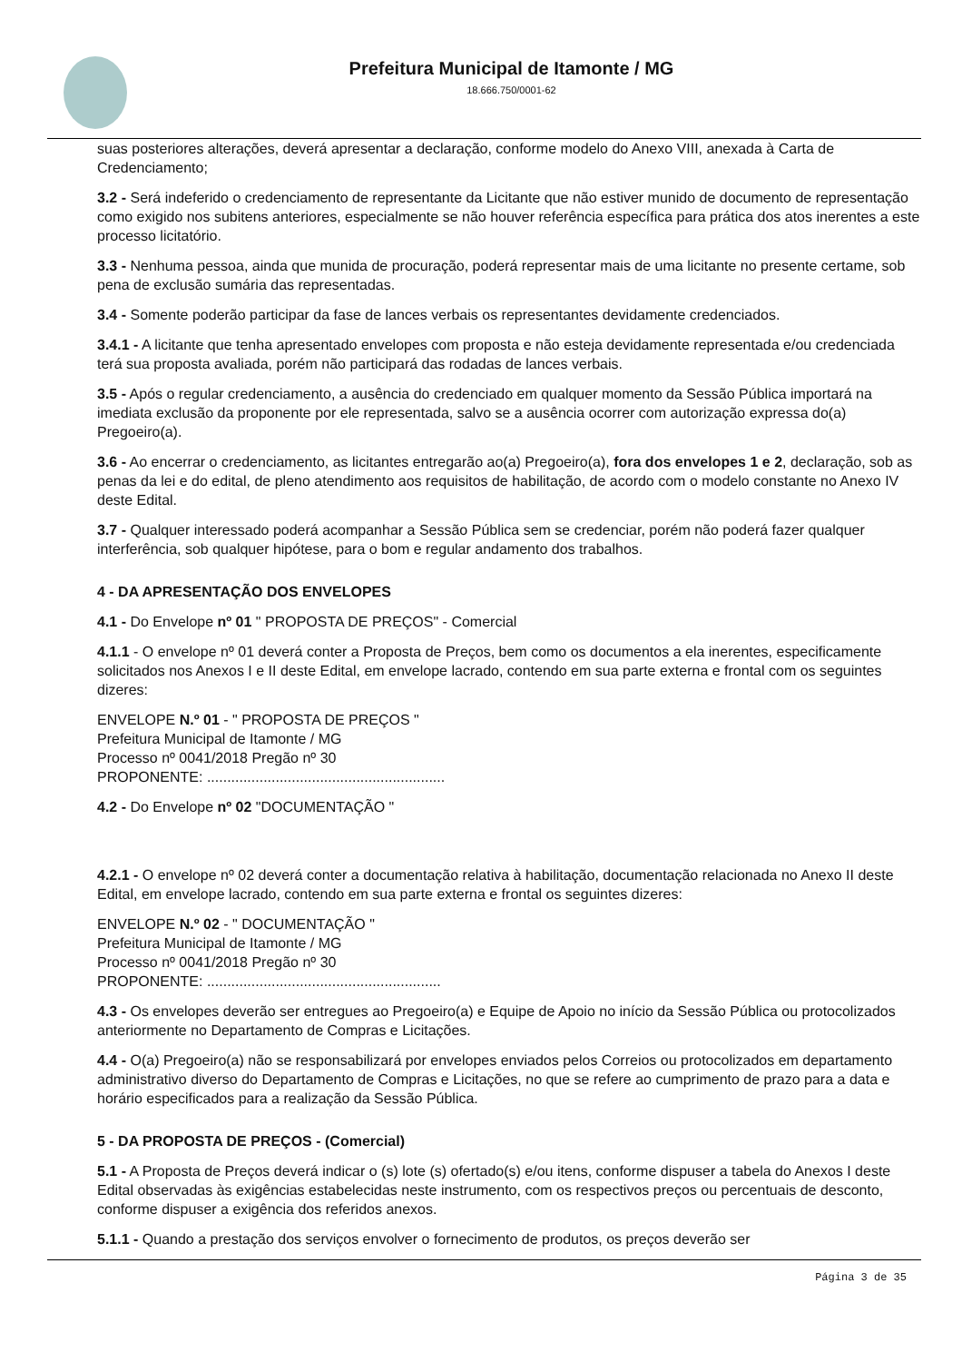Prefeitura Municipal de Itamonte / MG
18.666.750/0001-62
suas posteriores alterações, deverá apresentar a declaração, conforme modelo do Anexo VIII, anexada à Carta de Credenciamento;
3.2 - Será indeferido o credenciamento de representante da Licitante que não estiver munido de documento de representação como exigido nos subitens anteriores, especialmente se não houver referência específica para prática dos atos inerentes a este processo licitatório.
3.3 - Nenhuma pessoa, ainda que munida de procuração, poderá representar mais de uma licitante no presente certame, sob pena de exclusão sumária das representadas.
3.4 - Somente poderão participar da fase de lances verbais os representantes devidamente credenciados.
3.4.1 - A licitante que tenha apresentado envelopes com proposta e não esteja devidamente representada e/ou credenciada terá sua proposta avaliada, porém não participará das rodadas de lances verbais.
3.5 - Após o regular credenciamento, a ausência do credenciado em qualquer momento da Sessão Pública importará na imediata exclusão da proponente por ele representada, salvo se a ausência ocorrer com autorização expressa do(a) Pregoeiro(a).
3.6 - Ao encerrar o credenciamento, as licitantes entregarão ao(a) Pregoeiro(a), fora dos envelopes 1 e 2, declaração, sob as penas da lei e do edital, de pleno atendimento aos requisitos de habilitação, de acordo com o modelo constante no Anexo IV deste Edital.
3.7 - Qualquer interessado poderá acompanhar a Sessão Pública sem se credenciar, porém não poderá fazer qualquer interferência, sob qualquer hipótese, para o bom e regular andamento dos trabalhos.
4 - DA APRESENTAÇÃO DOS ENVELOPES
4.1 - Do Envelope nº 01 " PROPOSTA DE PREÇOS" - Comercial
4.1.1 - O envelope nº 01 deverá conter a Proposta de Preços, bem como os documentos a ela inerentes, especificamente solicitados nos Anexos I e II deste Edital, em envelope lacrado, contendo em sua parte externa e frontal com os seguintes dizeres:
ENVELOPE N.º 01 - " PROPOSTA DE PREÇOS "
Prefeitura Municipal de Itamonte / MG
Processo nº 0041/2018 Pregão nº 30
PROPONENTE: ...........................................................
4.2 - Do Envelope nº 02 "DOCUMENTAÇÃO "
4.2.1 - O envelope nº 02 deverá conter a documentação relativa à habilitação, documentação relacionada no Anexo II deste Edital, em envelope lacrado, contendo em sua parte externa e frontal os seguintes dizeres:
ENVELOPE N.º 02 - " DOCUMENTAÇÃO "
Prefeitura Municipal de Itamonte / MG
Processo nº 0041/2018 Pregão nº 30
PROPONENTE: ..........................................................
4.3 - Os envelopes deverão ser entregues ao Pregoeiro(a) e Equipe de Apoio no início da Sessão Pública ou protocolizados anteriormente no Departamento de Compras e Licitações.
4.4 - O(a) Pregoeiro(a) não se responsabilizará por envelopes enviados pelos Correios ou protocolizados em departamento administrativo diverso do Departamento de Compras e Licitações, no que se refere ao cumprimento de prazo para a data e horário especificados para a realização da Sessão Pública.
5 - DA PROPOSTA DE PREÇOS - (Comercial)
5.1 - A Proposta de Preços deverá indicar o (s) lote (s) ofertado(s) e/ou itens, conforme dispuser a tabela do Anexos I deste Edital observadas às exigências estabelecidas neste instrumento, com os respectivos preços ou percentuais de desconto, conforme dispuser a exigência dos referidos anexos.
5.1.1 - Quando a prestação dos serviços envolver o fornecimento de produtos, os preços deverão ser
Página 3 de 35